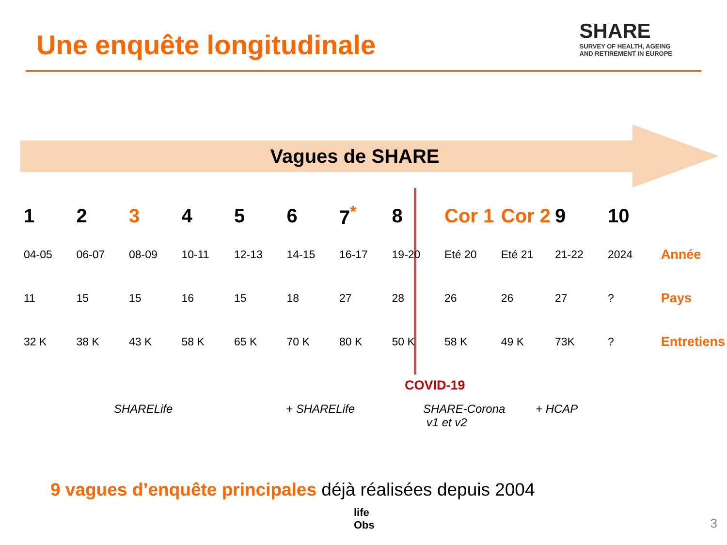Une enquête longitudinale
SHARE
SURVEY OF HEALTH, AGEING
AND RETIREMENT IN EUROPE
Vagues de SHARE
| 1 | 2 | 3 | 4 | 5 | 6 | 7<sup>*</sup> | 8 | Cor 1 | Cor 2 | 9 | 10 | |
| --- | --- | --- | --- | --- | --- | --- | --- | --- | --- | --- | --- | --- |
| 04-05 | 06-07 | 08-09 | 10-11 | 12-13 | 14-15 | 16-17 | 19-20 | Eté 20 | Eté 21 | 21-22 | 2024 | Année |
| 11 | 15 | 15 | 16 | 15 | 18 | 27 | 28 | 26 | 26 | 27 | ? | Pays |
| 32 K | 38 K | 43 K | 58 K | 65 K | 70 K | 80 K | 50 K | 58 K | 49 K | 73K | ? | Entretiens |
COVID-19
SHARELife + SHARELife SHARE-Corona
v1 et v2 + HCAP
9 vagues d’enquête principales déjà réalisées depuis 2004
life
Obs
3